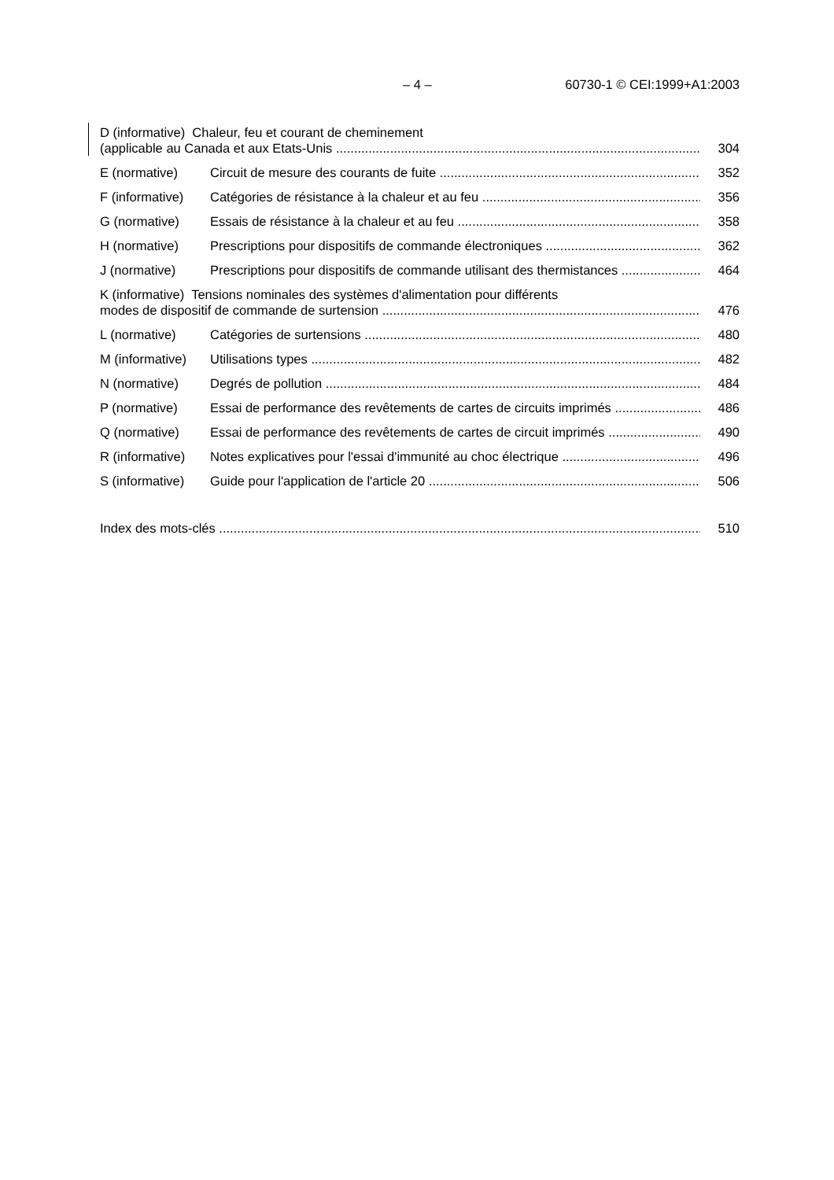– 4 – 60730-1 © CEI:1999+A1:2003
D (informative) Chaleur, feu et courant de cheminement
(applicable au Canada et aux Etats-Unis 304
E (normative) Circuit de mesure des courants de fuite 352
F (informative) Catégories de résistance à la chaleur et au feu 356
G (normative) Essais de résistance à la chaleur et au feu 358
H (normative) Prescriptions pour dispositifs de commande électroniques 362
J (normative) Prescriptions pour dispositifs de commande utilisant des thermistances 464
K (informative) Tensions nominales des systèmes d'alimentation pour différents
modes de dispositif de commande de surtension 476
L (normative) Catégories de surtensions 480
M (informative) Utilisations types 482
N (normative) Degrés de pollution 484
P (normative) Essai de performance des revêtements de cartes de circuits imprimés 486
Q (normative) Essai de performance des revêtements de cartes de circuit imprimés 490
R (informative) Notes explicatives pour l'essai d'immunité au choc électrique 496
S (informative) Guide pour l'application de l'article 20 506
Index des mots-clés 510